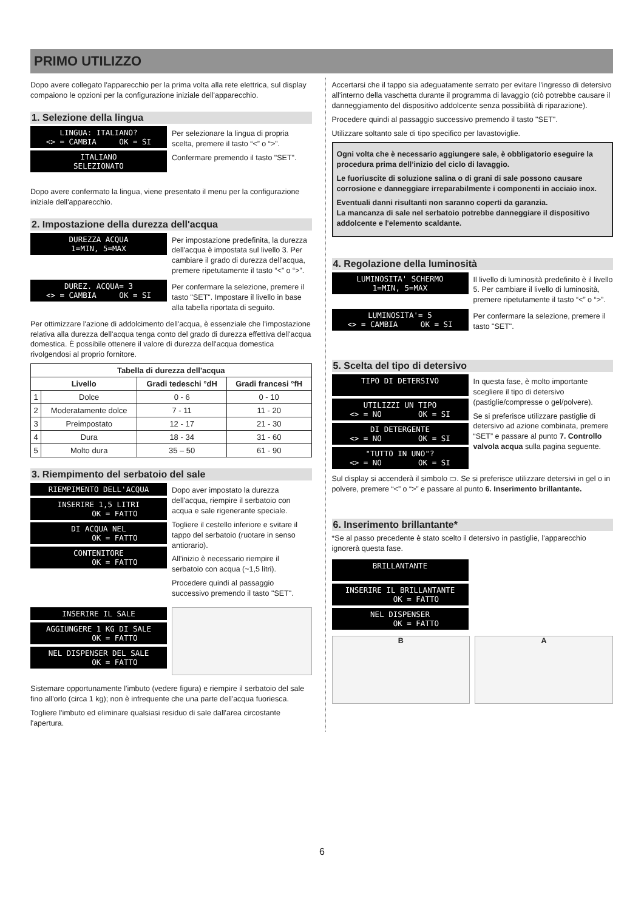PRIMO UTILIZZO
Dopo avere collegato l'apparecchio per la prima volta alla rete elettrica, sul display compaiono le opzioni per la configurazione iniziale dell'apparecchio.
1. Selezione della lingua
LINGUA: ITALIANO? <> = CAMBIA OK = SI
ITALIANO SELEZIONATO
Per selezionare la lingua di propria scelta, premere il tasto “<” o “>”.
Confermare premendo il tasto "SET".
Dopo avere confermato la lingua, viene presentato il menu per la configurazione iniziale dell'apparecchio.
2. Impostazione della durezza dell'acqua
DUREZZA ACQUA 1=MIN, 5=MAX
Per impostazione predefinita, la durezza dell'acqua è impostata sul livello 3. Per cambiare il grado di durezza dell'acqua, premere ripetutamente il tasto “<” o “>”.
DUREZ. ACQUA= 3 <> = CAMBIA OK = SI
Per confermare la selezione, premere il tasto "SET". Impostare il livello in base alla tabella riportata di seguito.
Per ottimizzare l'azione di addolcimento dell'acqua, è essenziale che l'impostazione relativa alla durezza dell'acqua tenga conto del grado di durezza effettiva dell'acqua domestica. È possibile ottenere il valore di durezza dell'acqua domestica rivolgendosi al proprio fornitore.
| Tabella di durezza dell'acqua | | | |
| --- | --- | --- | --- |
| Livello | | Gradi tedeschi °dH | Gradi francesi °fH |
| 1 | Dolce | 0 - 6 | 0 - 10 |
| 2 | Moderatamente dolce | 7 - 11 | 11 - 20 |
| 3 | Preimpostato | 12 - 17 | 21 - 30 |
| 4 | Dura | 18 - 34 | 31 - 60 |
| 5 | Molto dura | 35 – 50 | 61 - 90 |
3. Riempimento del serbatoio del sale
RIEMPIMENTO DELL'ACQUA
INSERIRE 1,5 LITRI OK = FATTO
DI ACQUA NEL OK = FATTO
CONTENITORE OK = FATTO
Dopo aver impostato la durezza dell'acqua, riempire il serbatoio con acqua e sale rigenerante speciale.
Togliere il cestello inferiore e svitare il tappo del serbatoio (ruotare in senso antiorario).
All'inizio è necessario riempire il serbatoio con acqua (~1,5 litri).
Procedere quindi al passaggio successivo premendo il tasto "SET".
INSERIRE IL SALE
AGGIUNGERE 1 KG DI SALE OK = FATTO
NEL DISPENSER DEL SALE OK = FATTO
Sistemare opportunamente l'imbuto (vedere figura) e riempire il serbatoio del sale fino all'orlo (circa 1 kg); non è infrequente che una parte dell'acqua fuoriesca.
Togliere l'imbuto ed eliminare qualsiasi residuo di sale dall'area circostante l'apertura.
Accertarsi che il tappo sia adeguatamente serrato per evitare l'ingresso di detersivo all'interno della vaschetta durante il programma di lavaggio (ciò potrebbe causare il danneggiamento del dispositivo addolcente senza possibilità di riparazione).
Procedere quindi al passaggio successivo premendo il tasto "SET".
Utilizzare soltanto sale di tipo specifico per lavastoviglie.
Ogni volta che è necessario aggiungere sale, è obbligatorio eseguire la procedura prima dell’inizio del ciclo di lavaggio.
Le fuoriuscite di soluzione salina o di grani di sale possono causare corrosione e danneggiare irreparabilmente i componenti in acciaio inox.
Eventuali danni risultanti non saranno coperti da garanzia.
La mancanza di sale nel serbatoio potrebbe danneggiare il dispositivo addolcente e l'elemento scaldante.
4. Regolazione della luminosità
LUMINOSITA' SCHERMO 1=MIN, 5=MAX
Il livello di luminosità predefinito è il livello 5. Per cambiare il livello di luminosità, premere ripetutamente il tasto “<” o “>”.
LUMINOSITA'= 5 <> = CAMBIA OK = SI
Per confermare la selezione, premere il tasto "SET".
5. Scelta del tipo di detersivo
TIPO DI DETERSIVO
UTILIZZI UN TIPO <> = NO OK = SI
DI DETERGENTE <> = NO OK = SI
"TUTTO IN UNO"? <> = NO OK = SI
In questa fase, è molto importante scegliere il tipo di detersivo (pastiglie/compresse o gel/polvere).
Se si preferisce utilizzare pastiglie di detersivo ad azione combinata, premere “SET” e passare al punto 7. Controllo valvola acqua sulla pagina seguente.
Sul display si accenderà il simbolo ▭. Se si preferisce utilizzare detersivi in gel o in polvere, premere “<” o “>” e passare al punto 6. Inserimento brillantante.
6. Inserimento brillantante*
*Se al passo precedente è stato scelto il detersivo in pastiglie, l'apparecchio ignorerà questa fase.
BRILLANTANTE
INSERIRE IL BRILLANTANTE OK = FATTO
NEL DISPENSER OK = FATTO
B A
6